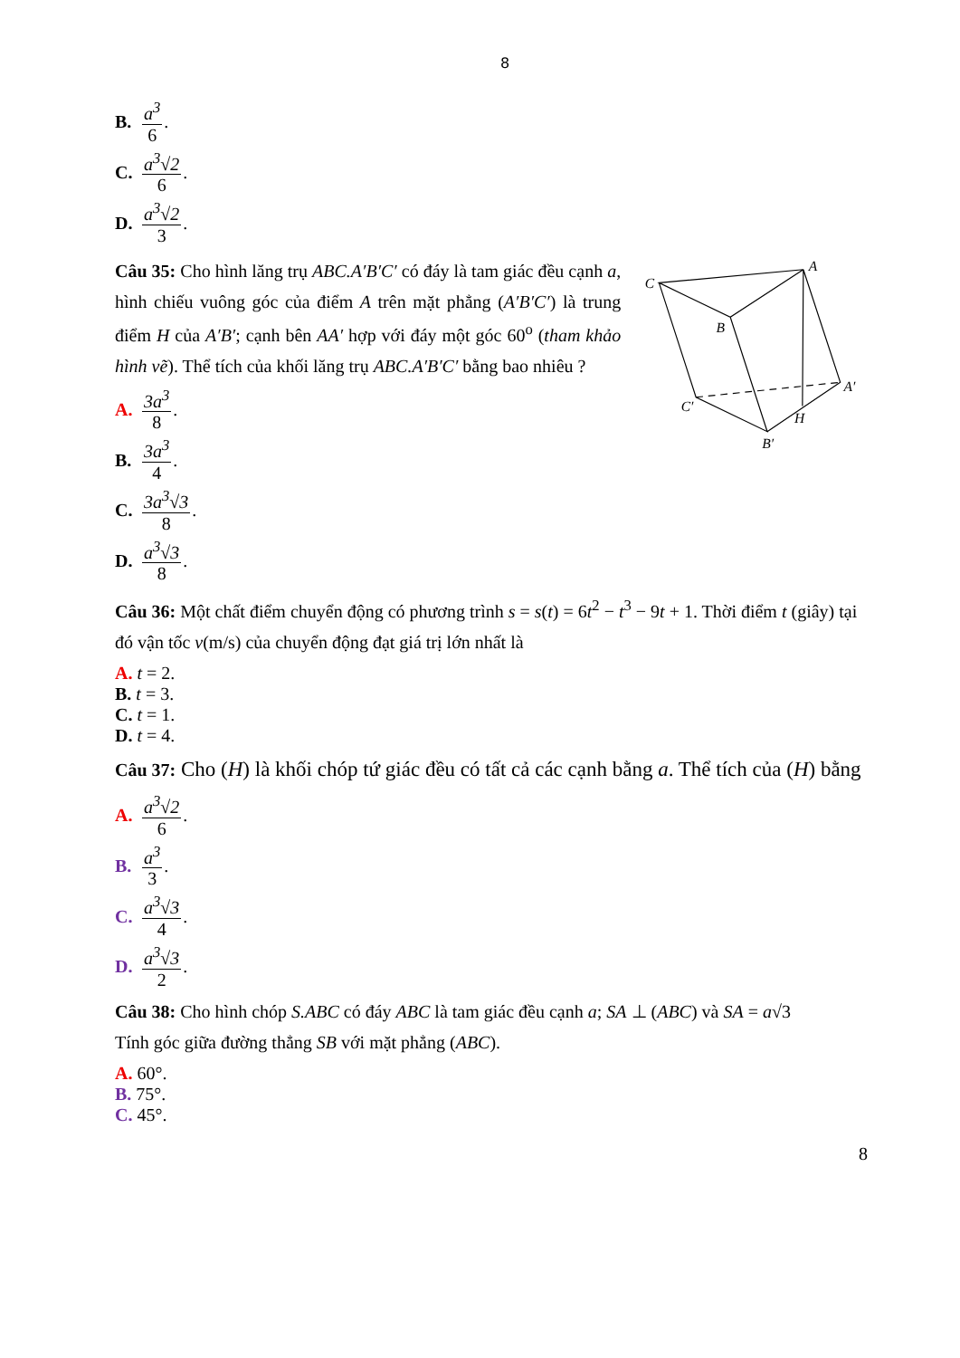8
B. a<sup>3</sup> 6.
C. a<sup>3</sup>√2 6.
D. a<sup>3</sup>√2 3.
Câu 35: Cho hình lăng trụ ABC.A′B′C′ có đáy là tam giác đều cạnh a, hình chiếu vuông góc của điểm A trên mặt phẳng (A′B′C′) là trung điểm H của A′B′; cạnh bên AA′ hợp với đáy một góc 60<sup>o</sup> (tham khảo hình vẽ). Thể tích của khối lăng trụ ABC.A′B′C′ bằng bao nhiêu ?
A. 3a<sup>3</sup> 8.
B. 3a<sup>3</sup> 4.
C. 3a<sup>3</sup>√3 8.
D. a<sup>3</sup>√3 8.
C
A
B
A′
C′
H
B′
Câu 36: Một chất điểm chuyển động có phương trình s = s(t) = 6t<sup>2</sup> − t<sup>3</sup> − 9t + 1. Thời điểm t (giây) tại đó vận tốc v(m/s) của chuyển động đạt giá trị lớn nhất là
A. t = 2.
B. t = 3.
C. t = 1.
D. t = 4.
Câu 37: Cho (H) là khối chóp tứ giác đều có tất cả các cạnh bằng a. Thể tích của (H) bằng
A. a<sup>3</sup>√2 6.
B. a<sup>3</sup> 3.
C. a<sup>3</sup>√3 4.
D. a<sup>3</sup>√3 2.
Câu 38: Cho hình chóp S.ABC có đáy ABC là tam giác đều cạnh a; SA ⊥ (ABC) và SA = a√3
Tính góc giữa đường thẳng SB với mặt phẳng (ABC).
A. 60°.
B. 75°.
C. 45°.
8